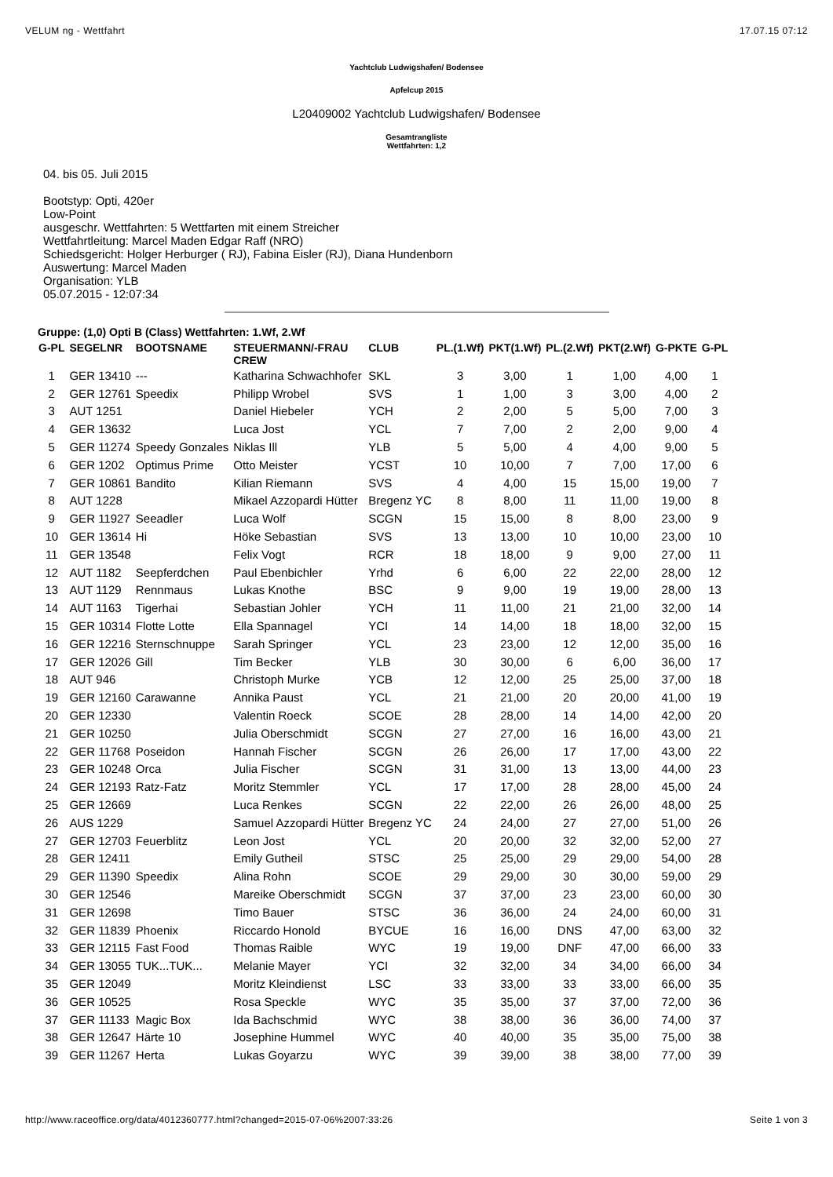VELUM ng - Wettfahrt 17.07.15 07:12
Yachtclub Ludwigshafen/ Bodensee
Apfelcup 2015
L20409002 Yachtclub Ludwigshafen/ Bodensee
Gesamtrangliste
Wettfahrten: 1,2
04. bis 05. Juli 2015
Bootstyp: Opti, 420er
Low-Point
ausgeschr. Wettfahrten: 5 Wettfarten mit einem Streicher
Wettfahrtleitung: Marcel Maden Edgar Raff (NRO)
Schiedsgericht: Holger Herburger ( RJ), Fabina Eisler (RJ), Diana Hundenborn
Auswertung: Marcel Maden
Organisation: YLB
05.07.2015 - 12:07:34
Gruppe: (1,0) Opti B (Class) Wettfahrten: 1.Wf, 2.Wf
| G-PL | SEGELNR | BOOTSNAME | STEUERMANN/-FRAU CREW | CLUB | PL.(1.Wf) | PKT(1.Wf) | PL.(2.Wf) | PKT(2.Wf) | G-PKTE | G-PL |
| --- | --- | --- | --- | --- | --- | --- | --- | --- | --- | --- |
| 1 | GER 13410 | --- | Katharina Schwachhofer | SKL | 3 | 3,00 | 1 | 1,00 | 4,00 | 1 |
| 2 | GER 12761 | Speedix | Philipp Wrobel | SVS | 1 | 1,00 | 3 | 3,00 | 4,00 | 2 |
| 3 | AUT 1251 | | Daniel Hiebeler | YCH | 2 | 2,00 | 5 | 5,00 | 7,00 | 3 |
| 4 | GER 13632 | | Luca Jost | YCL | 7 | 7,00 | 2 | 2,00 | 9,00 | 4 |
| 5 | GER 11274 | Speedy Gonzales | Niklas Ill | YLB | 5 | 5,00 | 4 | 4,00 | 9,00 | 5 |
| 6 | GER 1202 | Optimus Prime | Otto Meister | YCST | 10 | 10,00 | 7 | 7,00 | 17,00 | 6 |
| 7 | GER 10861 | Bandito | Kilian Riemann | SVS | 4 | 4,00 | 15 | 15,00 | 19,00 | 7 |
| 8 | AUT 1228 | | Mikael Azzopardi Hütter | Bregenz YC | 8 | 8,00 | 11 | 11,00 | 19,00 | 8 |
| 9 | GER 11927 | Seeadler | Luca Wolf | SCGN | 15 | 15,00 | 8 | 8,00 | 23,00 | 9 |
| 10 | GER 13614 | Hi | Höke Sebastian | SVS | 13 | 13,00 | 10 | 10,00 | 23,00 | 10 |
| 11 | GER 13548 | | Felix Vogt | RCR | 18 | 18,00 | 9 | 9,00 | 27,00 | 11 |
| 12 | AUT 1182 | Seepferdchen | Paul Ebenbichler | Yrhd | 6 | 6,00 | 22 | 22,00 | 28,00 | 12 |
| 13 | AUT 1129 | Rennmaus | Lukas Knothe | BSC | 9 | 9,00 | 19 | 19,00 | 28,00 | 13 |
| 14 | AUT 1163 | Tigerhai | Sebastian Johler | YCH | 11 | 11,00 | 21 | 21,00 | 32,00 | 14 |
| 15 | GER 10314 | Flotte Lotte | Ella Spannagel | YCI | 14 | 14,00 | 18 | 18,00 | 32,00 | 15 |
| 16 | GER 12216 | Sternschnuppe | Sarah Springer | YCL | 23 | 23,00 | 12 | 12,00 | 35,00 | 16 |
| 17 | GER 12026 | Gill | Tim Becker | YLB | 30 | 30,00 | 6 | 6,00 | 36,00 | 17 |
| 18 | AUT 946 | | Christoph Murke | YCB | 12 | 12,00 | 25 | 25,00 | 37,00 | 18 |
| 19 | GER 12160 | Carawanne | Annika Paust | YCL | 21 | 21,00 | 20 | 20,00 | 41,00 | 19 |
| 20 | GER 12330 | | Valentin Roeck | SCOE | 28 | 28,00 | 14 | 14,00 | 42,00 | 20 |
| 21 | GER 10250 | | Julia Oberschmidt | SCGN | 27 | 27,00 | 16 | 16,00 | 43,00 | 21 |
| 22 | GER 11768 | Poseidon | Hannah Fischer | SCGN | 26 | 26,00 | 17 | 17,00 | 43,00 | 22 |
| 23 | GER 10248 | Orca | Julia Fischer | SCGN | 31 | 31,00 | 13 | 13,00 | 44,00 | 23 |
| 24 | GER 12193 | Ratz-Fatz | Moritz Stemmler | YCL | 17 | 17,00 | 28 | 28,00 | 45,00 | 24 |
| 25 | GER 12669 | | Luca Renkes | SCGN | 22 | 22,00 | 26 | 26,00 | 48,00 | 25 |
| 26 | AUS 1229 | | Samuel Azzopardi Hütter | Bregenz YC | 24 | 24,00 | 27 | 27,00 | 51,00 | 26 |
| 27 | GER 12703 | Feuerblitz | Leon Jost | YCL | 20 | 20,00 | 32 | 32,00 | 52,00 | 27 |
| 28 | GER 12411 | | Emily Gutheil | STSC | 25 | 25,00 | 29 | 29,00 | 54,00 | 28 |
| 29 | GER 11390 | Speedix | Alina Rohn | SCOE | 29 | 29,00 | 30 | 30,00 | 59,00 | 29 |
| 30 | GER 12546 | | Mareike Oberschmidt | SCGN | 37 | 37,00 | 23 | 23,00 | 60,00 | 30 |
| 31 | GER 12698 | | Timo Bauer | STSC | 36 | 36,00 | 24 | 24,00 | 60,00 | 31 |
| 32 | GER 11839 | Phoenix | Riccardo Honold | BYCUE | 16 | 16,00 | DNS | 47,00 | 63,00 | 32 |
| 33 | GER 12115 | Fast Food | Thomas Raible | WYC | 19 | 19,00 | DNF | 47,00 | 66,00 | 33 |
| 34 | GER 13055 | TUK...TUK... | Melanie Mayer | YCI | 32 | 32,00 | 34 | 34,00 | 66,00 | 34 |
| 35 | GER 12049 | | Moritz Kleindienst | LSC | 33 | 33,00 | 33 | 33,00 | 66,00 | 35 |
| 36 | GER 10525 | | Rosa Speckle | WYC | 35 | 35,00 | 37 | 37,00 | 72,00 | 36 |
| 37 | GER 11133 | Magic Box | Ida Bachschmid | WYC | 38 | 38,00 | 36 | 36,00 | 74,00 | 37 |
| 38 | GER 12647 | Härte 10 | Josephine Hummel | WYC | 40 | 40,00 | 35 | 35,00 | 75,00 | 38 |
| 39 | GER 11267 | Herta | Lukas Goyarzu | WYC | 39 | 39,00 | 38 | 38,00 | 77,00 | 39 |
http://www.raceoffice.org/data/4012360777.html?changed=2015-07-06%2007:33:26 Seite 1 von 3